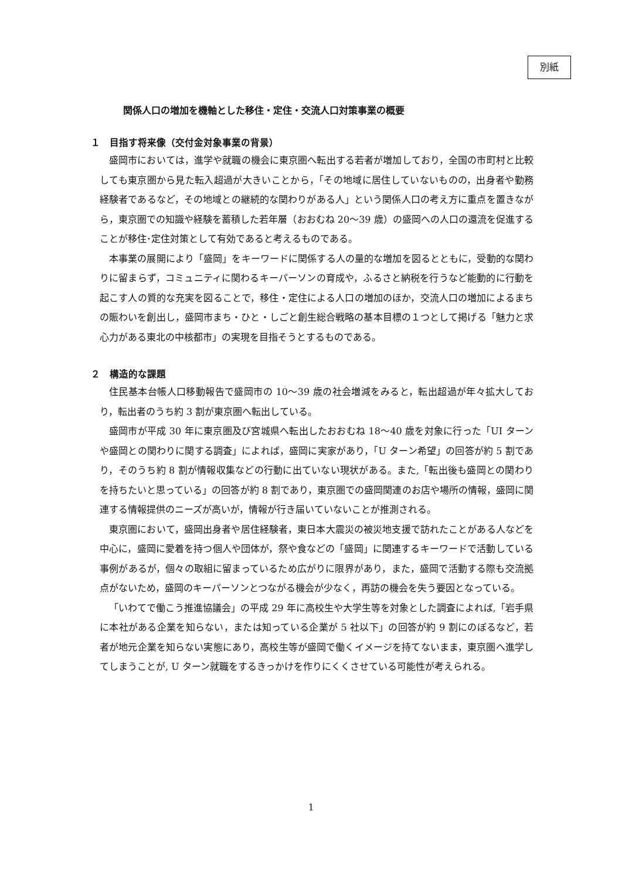別紙
関係人口の増加を機軸とした移住・定住・交流人口対策事業の概要
１　目指す将来像（交付金対象事業の背景）
盛岡市においては，進学や就職の機会に東京圏へ転出する若者が増加しており，全国の市町村と比較しても東京圏から見た転入超過が大きいことから，「その地域に居住していないものの，出身者や勤務経験者であるなど，その地域との継続的な関わりがある人」という関係人口の考え方に重点を置きながら，東京圏での知識や経験を蓄積した若年層（おおむね 20～39 歳）の盛岡への人口の還流を促進することが移住･定住対策として有効であると考えるものである。
本事業の展開により「盛岡」をキーワードに関係する人の量的な増加を図るとともに，受動的な関わりに留まらず，コミュニティに関わるキーパーソンの育成や，ふるさと納税を行うなど能動的に行動を起こす人の質的な充実を図ることで，移住・定住による人口の増加のほか，交流人口の増加によるまちの賑わいを創出し，盛岡市まち・ひと・しごと創生総合戦略の基本目標の１つとして掲げる「魅力と求心力がある東北の中核都市」の実現を目指そうとするものである。
２　構造的な課題
住民基本台帳人口移動報告で盛岡市の 10～39 歳の社会増減をみると，転出超過が年々拡大しており，転出者のうち約 3 割が東京圏へ転出している。
盛岡市が平成 30 年に東京圏及び宮城県へ転出したおおむね 18～40 歳を対象に行った「UI ターンや盛岡との関わりに関する調査」によれば，盛岡に実家があり，「U ターン希望」の回答が約 5 割であり，そのうち約 8 割が情報収集などの行動に出ていない現状がある。また,「転出後も盛岡との関わりを持ちたいと思っている」の回答が約 8 割であり，東京圏での盛岡関連のお店や場所の情報，盛岡に関連する情報提供のニーズが高いが，情報が行き届いていないことが推測される。
東京圏において，盛岡出身者や居住経験者，東日本大震災の被災地支援で訪れたことがある人などを中心に，盛岡に愛着を持つ個人や団体が，祭や食などの「盛岡」に関連するキーワードで活動している事例があるが，個々の取組に留まっているため広がりに限界があり，また，盛岡で活動する際も交流拠点がないため，盛岡のキーパーソンとつながる機会が少なく，再訪の機会を失う要因となっている。
「いわてで働こう推進協議会」の平成 29 年に高校生や大学生等を対象とした調査によれば,「岩手県に本社がある企業を知らない，または知っている企業が 5 社以下」の回答が約 9 割にのぼるなど，若者が地元企業を知らない実態にあり，高校生等が盛岡で働くイメージを持てないまま，東京圏へ進学してしまうことが, U ターン就職をするきっかけを作りにくくさせている可能性が考えられる。
1